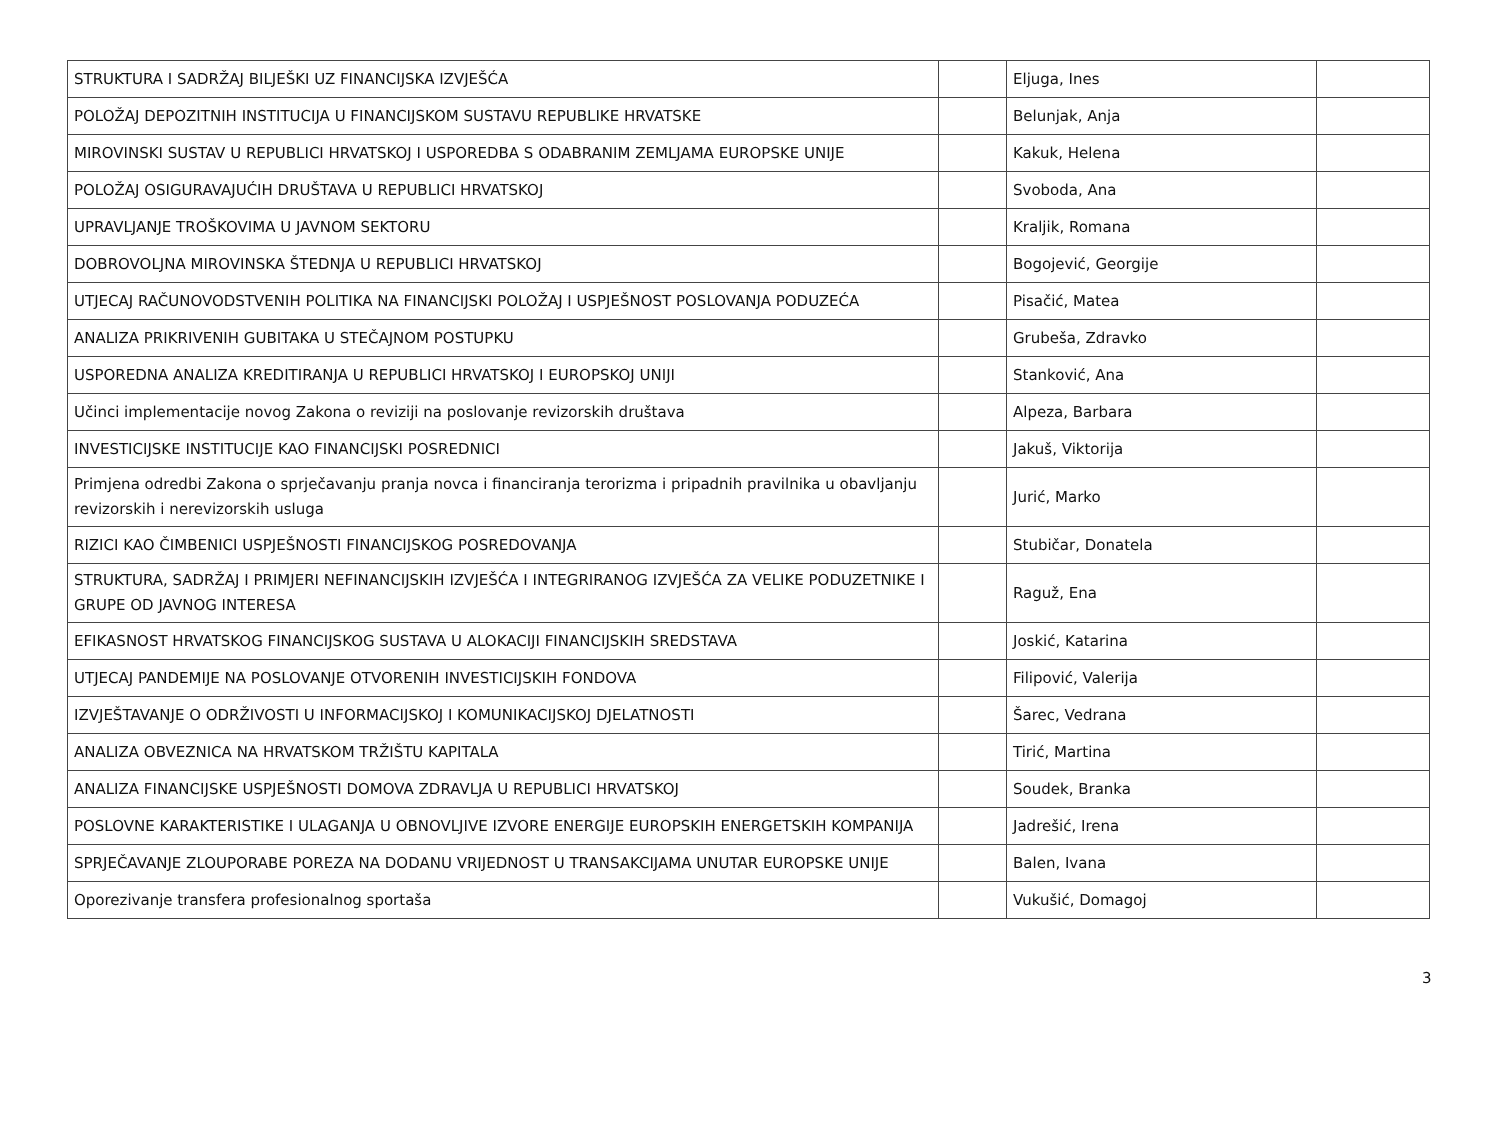| STRUKTURA I SADRŽAJ BILJEŠKI UZ FINANCIJSKA IZVJEŠĆA | | Eljuga, Ines | |
| POLOŽAJ DEPOZITNIH INSTITUCIJA U FINANCIJSKOM SUSTAVU REPUBLIKE HRVATSKE | | Belunjak, Anja | |
| MIROVINSKI SUSTAV U REPUBLICI HRVATSKOJ I USPOREDBA S ODABRANIM ZEMLJAMA EUROPSKE UNIJE | | Kakuk, Helena | |
| POLOŽAJ OSIGURAVAJUĆIH DRUŠTAVA U REPUBLICI HRVATSKOJ | | Svoboda, Ana | |
| UPRAVLJANJE TROŠKOVIMA U JAVNOM SEKTORU | | Kraljik, Romana | |
| DOBROVOLJNA MIROVINSKA ŠTEDNJA U REPUBLICI HRVATSKOJ | | Bogojević, Georgije | |
| UTJECAJ RAČUNOVODSTVENIH POLITIKA NA FINANCIJSKI POLOŽAJ I USPJEŠNOST POSLOVANJA PODUZEĆA | | Pisačić, Matea | |
| ANALIZA PRIKRIVENIH GUBITAKA U STEČAJNOM POSTUPKU | | Grubeša, Zdravko | |
| USPOREDNA ANALIZA KREDITIRANJA U REPUBLICI HRVATSKOJ I EUROPSKOJ UNIJI | | Stanković, Ana | |
| Učinci implementacije novog Zakona o reviziji na poslovanje revizorskih društava | | Alpeza, Barbara | |
| INVESTICIJSKE INSTITUCIJE KAO FINANCIJSKI POSREDNICI | | Jakuš, Viktorija | |
| Primjena odredbi Zakona o sprječavanju pranja novca i financiranja terorizma i pripadnih pravilnika u obavljanju revizorskih i nerevizorskih usluga | | Jurić, Marko | |
| RIZICI KAO ČIMBENICI USPJEŠNOSTI FINANCIJSKOG POSREDOVANJA | | Stubičar, Donatela | |
| STRUKTURA, SADRŽAJ I PRIMJERI NEFINANCIJSKIH IZVJEŠĆA I INTEGRIRANOG IZVJEŠĆA ZA VELIKE PODUZETNIKE I GRUPE OD JAVNOG INTERESA | | Raguž, Ena | |
| EFIKASNOST HRVATSKOG FINANCIJSKOG SUSTAVA U ALOKACIJI FINANCIJSKIH SREDSTAVA | | Joskić, Katarina | |
| UTJECAJ PANDEMIJE NA POSLOVANJE OTVORENIH INVESTICIJSKIH FONDOVA | | Filipović, Valerija | |
| IZVJEŠTAVANJE O ODRŽIVOSTI U INFORMACIJSKOJ I KOMUNIKACIJSKOJ DJELATNOSTI | | Šarec, Vedrana | |
| ANALIZA OBVEZNICA NA HRVATSKOM TRŽIŠTU KAPITALA | | Tirić, Martina | |
| ANALIZA FINANCIJSKE USPJEŠNOSTI DOMOVA ZDRAVLJA U REPUBLICI HRVATSKOJ | | Soudek, Branka | |
| POSLOVNE KARAKTERISTIKE I ULAGANJA U OBNOVLJIVE IZVORE ENERGIJE EUROPSKIH ENERGETSKIH KOMPANIJA | | Jadrešić, Irena | |
| SPRJEČAVANJE ZLOUPORABE POREZA NA DODANU VRIJEDNOST U TRANSAKCIJAMA UNUTAR EUROPSKE UNIJE | | Balen, Ivana | |
| Oporezivanje transfera profesionalnog sportaša | | Vukušić, Domagoj | |
3